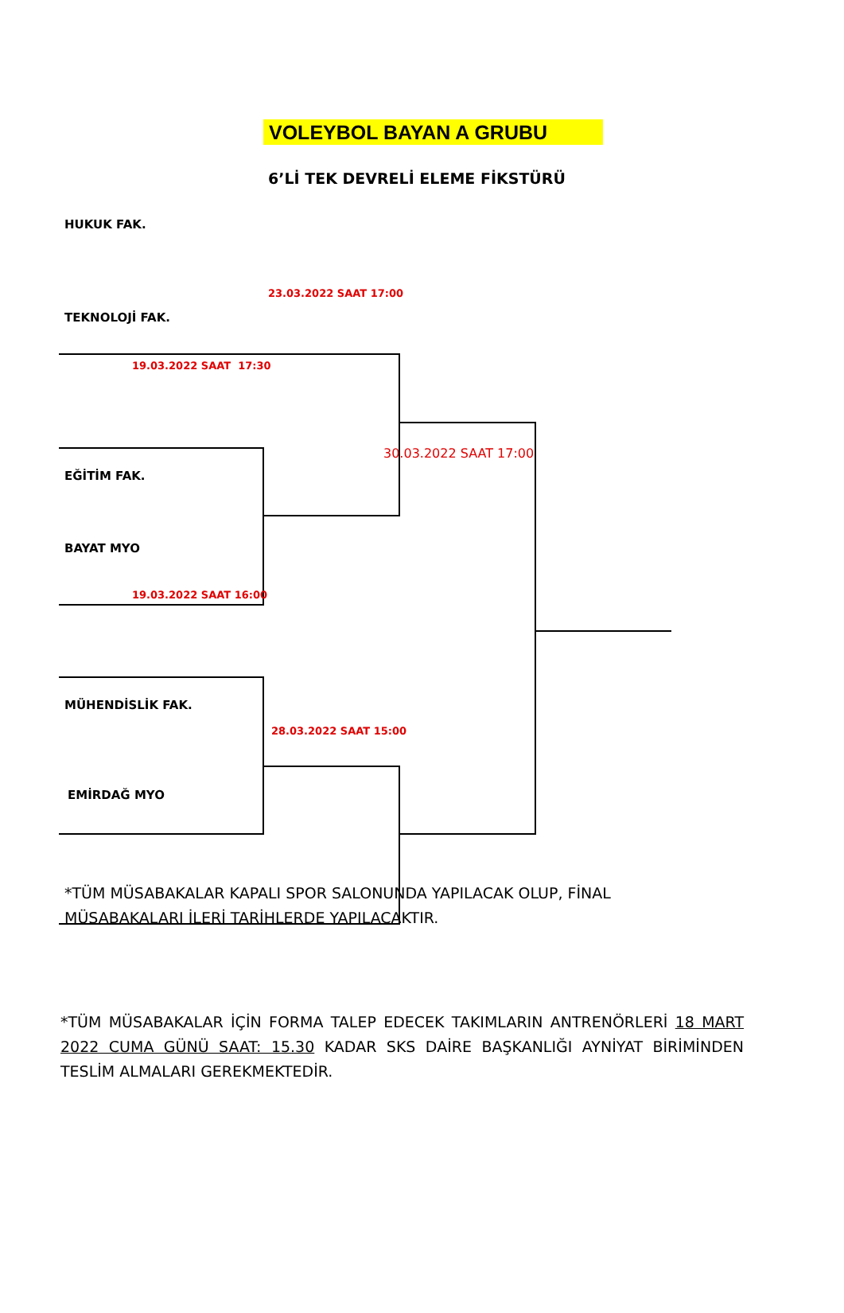VOLEYBOL BAYAN A GRUBU
6’Lİ TEK DEVRELİ ELEME FİKSTÜRÜ
HUKUK FAK.
23.03.2022 SAAT 17:00
TEKNOLOJİ FAK.
19.03.2022 SAAT 17:30
30.03.2022 SAAT 17:00
EĞİTİM FAK.
BAYAT MYO
19.03.2022 SAAT 16:00
MÜHENDİSLİK FAK.
28.03.2022 SAAT 15:00
EMİRDAĞ MYO
*TÜM MÜSABAKALAR KAPALI SPOR SALONUNDA YAPILACAK OLUP, FİNAL MÜSABAKALARI İLERİ TARİHLERDE YAPILACAKTIR.
*TÜM MÜSABAKALAR İÇİN FORMA TALEP EDECEK TAKIMLARIN ANTRENÖRLERİ 18 MART 2022 CUMA GÜNÜ SAAT: 15.30 KADAR SKS DAİRE BAŞKANLIĞI AYNİYAT BİRİMİNDEN TESLİM ALMALARI GEREKMEKTEDİR.